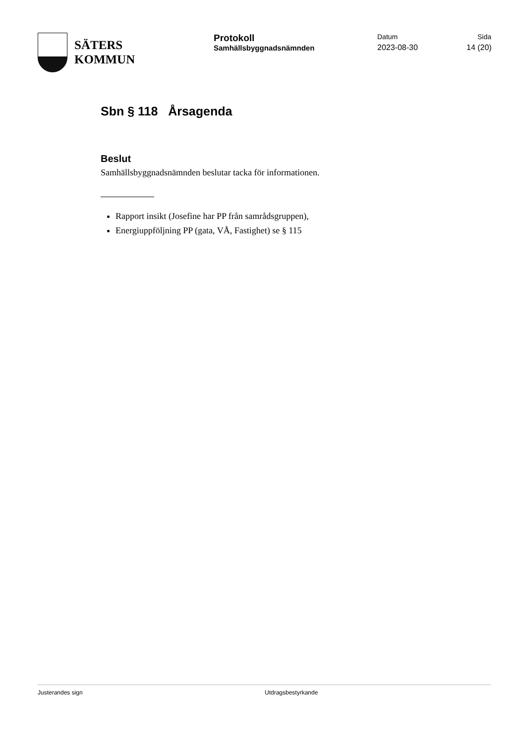SÄTERS
KOMMUN
Protokoll
Samhällsbyggnadsnämnden
Datum
2023-08-30
Sida
14 (20)
Sbn § 118 Årsagenda
Beslut
Samhällsbyggnadsnämnden beslutar tacka för informationen.
Rapport insikt (Josefine har PP från samrådsgruppen),
Energiuppföljning PP (gata, VÅ, Fastighet) se § 115
Justerandes sign Utdragsbestyrkande